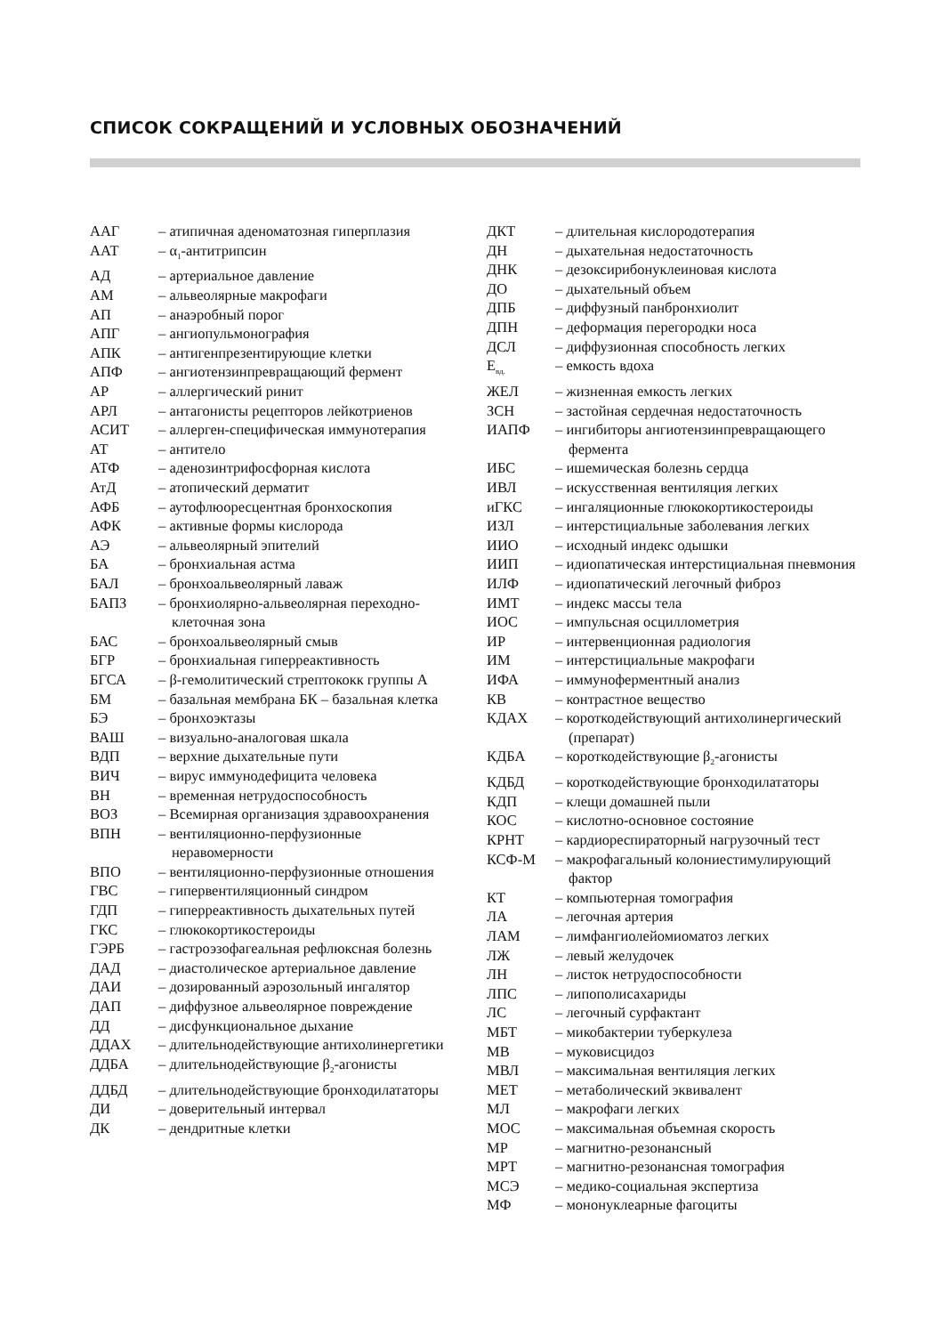СПИСОК СОКРАЩЕНИЙ И УСЛОВНЫХ ОБОЗНАЧЕНИЙ
ААГ – атипичная аденоматозная гиперплазия
ААТ – α<sub>1</sub>-антитрипсин
АД – артериальное давление
АМ – альвеолярные макрофаги
АП – анаэробный порог
АПГ – ангиопульмонография
АПК – антигенпрезентирующие клетки
АПФ – ангиотензинпревращающий фермент
АР – аллергический ринит
АРЛ – антагонисты рецепторов лейкотриенов
АСИТ – аллерген-специфическая иммунотерапия
АТ – антитело
АТФ – аденозинтрифосфорная кислота
АтД – атопический дерматит
АФБ – аутофлюоресцентная бронхоскопия
АФК – активные формы кислорода
АЭ – альвеолярный эпителий
БА – бронхиальная астма
БАЛ – бронхоальвеолярный лаваж
БАПЗ – бронхиолярно-альвеолярная переходно-клеточная зона
БАС – бронхоальвеолярный смыв
БГР – бронхиальная гиперреактивность
БГСА – β-гемолитический стрептококк группы А
БМ – базальная мембрана БК – базальная клетка
БЭ – бронхоэктазы
ВАШ – визуально-аналоговая шкала
ВДП – верхние дыхательные пути
ВИЧ – вирус иммунодефицита человека
ВН – временная нетрудоспособность
ВОЗ – Всемирная организация здравоохранения
ВПН – вентиляционно-перфузионные неравомерности
ВПО – вентиляционно-перфузионные отношения
ГВС – гипервентиляционный синдром
ГДП – гиперреактивность дыхательных путей
ГКС – глюкокортикостероиды
ГЭРБ – гастроэзофагеальная рефлюксная болезнь
ДАД – диастолическое артериальное давление
ДАИ – дозированный аэрозольный ингалятор
ДАП – диффузное альвеолярное повреждение
ДД – дисфункциональное дыхание
ДДАХ – длительнодействующие антихолинергетики
ДДБА – длительнодействующие β<sub>2</sub>-агонисты
ДДБД – длительнодействующие бронходилататоры
ДИ – доверительный интервал
ДК – дендритные клетки
ДКТ – длительная кислородотерапия
ДН – дыхательная недостаточность
ДНК – дезоксирибонуклеиновая кислота
ДО – дыхательный объем
ДПБ – диффузный панбронхиолит
ДПН – деформация перегородки носа
ДСЛ – диффузионная способность легких
Е<sub>вд.</sub>
– емкость вдоха
ЖЕЛ – жизненная емкость легких
ЗСН – застойная сердечная недостаточность
ИАПФ – ингибиторы ангиотензинпревращающего фермента
ИБС – ишемическая болезнь сердца
ИВЛ – искусственная вентиляция легких
иГКС – ингаляционные глюкокортикостероиды
ИЗЛ – интерстициальные заболевания легких
ИИО – исходный индекс одышки
ИИП – идиопатическая интерстициальная пневмония
ИЛФ – идиопатический легочный фиброз
ИМТ – индекс массы тела
ИОС – импульсная осциллометрия
ИР – интервенционная радиология
ИМ – интерстициальные макрофаги
ИФА – иммуноферментный анализ
КВ – контрастное вещество
КДАХ – короткодействующий антихолинергический (препарат)
КДБА – короткодействующие β<sub>2</sub>-агонисты
КДБД – короткодействующие бронходилататоры
КДП – клещи домашней пыли
КОС – кислотно-основное состояние
КРНТ – кардиореспираторный нагрузочный тест
КСФ-М – макрофагальный колониестимулирующий фактор
КТ – компьютерная томография
ЛА – легочная артерия
ЛАМ – лимфангиолейомиоматоз легких
ЛЖ – левый желудочек
ЛН – листок нетрудоспособности
ЛПС – липополисахариды
ЛС – легочный сурфактант
МБТ – микобактерии туберкулеза
МВ – муковисцидоз
МВЛ – максимальная вентиляция легких
МЕТ – метаболический эквивалент
МЛ – макрофаги легких
МОС – максимальная объемная скорость
МР – магнитно-резонансный
МРТ – магнитно-резонансная томография
МСЭ – медико-социальная экспертиза
МФ – мононуклеарные фагоциты